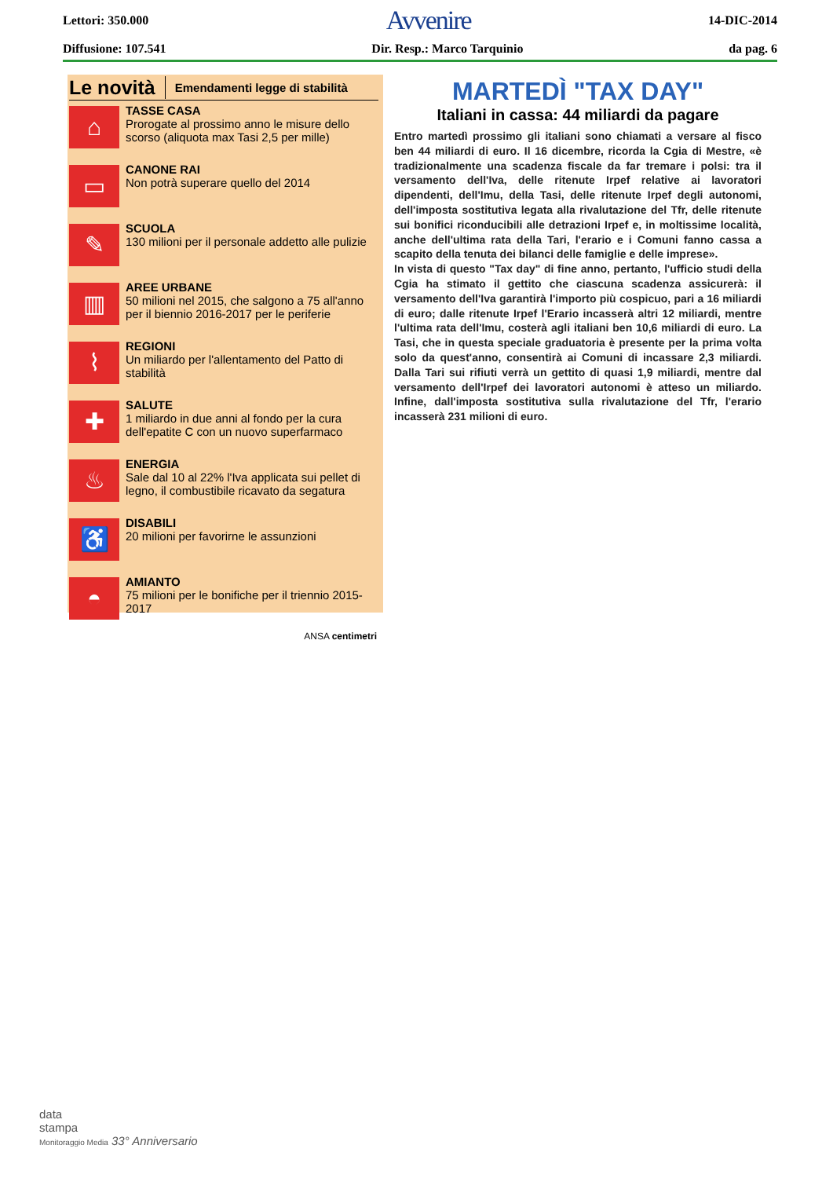Lettori: 350.000 Avvenire 14-DIC-2014
Diffusione: 107.541 Dir. Resp.: Marco Tarquinio da pag. 6
Le novità Emendamenti legge di stabilità
⌂
TASSE CASA
Prorogate al prossimo anno le misure dello scorso (aliquota max Tasi 2,5 per mille)
▭
CANONE RAI
Non potrà superare quello del 2014
✎
SCUOLA
130 milioni per il personale addetto alle pulizie
▥
AREE URBANE
50 milioni nel 2015, che salgono a 75 all'anno per il biennio 2016-2017 per le periferie
⌇
REGIONI
Un miliardo per l'allentamento del Patto di stabilità
✚
SALUTE
1 miliardo in due anni al fondo per la cura dell'epatite C con un nuovo superfarmaco
♨
ENERGIA
Sale dal 10 al 22% l'Iva applicata sui pellet di legno, il combustibile ricavato da segatura
♿
DISABILI
20 milioni per favorirne le assunzioni
◓
AMIANTO
75 milioni per le bonifiche per il triennio 2015-2017
ANSA centimetri
MARTEDÌ "TAX DAY"
Italiani in cassa: 44 miliardi da pagare
Entro martedì prossimo gli italiani sono chiamati a versare al fisco ben 44 miliardi di euro. Il 16 dicembre, ricorda la Cgia di Mestre, «è tradizionalmente una scadenza fiscale da far tremare i polsi: tra il versamento dell'Iva, delle ritenute Irpef relative ai lavoratori dipendenti, dell'Imu, della Tasi, delle ritenute Irpef degli autonomi, dell'imposta sostitutiva legata alla rivalutazione del Tfr, delle ritenute sui bonifici riconducibili alle detrazioni Irpef e, in moltissime località, anche dell'ultima rata della Tari, l'erario e i Comuni fanno cassa a scapito della tenuta dei bilanci delle famiglie e delle imprese».
In vista di questo "Tax day" di fine anno, pertanto, l'ufficio studi della Cgia ha stimato il gettito che ciascuna scadenza assicurerà: il versamento dell'Iva garantirà l'importo più cospicuo, pari a 16 miliardi di euro; dalle ritenute Irpef l'Erario incasserà altri 12 miliardi, mentre l'ultima rata dell'Imu, costerà agli italiani ben 10,6 miliardi di euro. La Tasi, che in questa speciale graduatoria è presente per la prima volta solo da quest'anno, consentirà ai Comuni di incassare 2,3 miliardi. Dalla Tari sui rifiuti verrà un gettito di quasi 1,9 miliardi, mentre dal versamento dell'Irpef dei lavoratori autonomi è atteso un miliardo. Infine, dall'imposta sostitutiva sulla rivalutazione del Tfr, l'erario incasserà 231 milioni di euro.
data
stampa
Monitoraggio Media 33° Anniversario